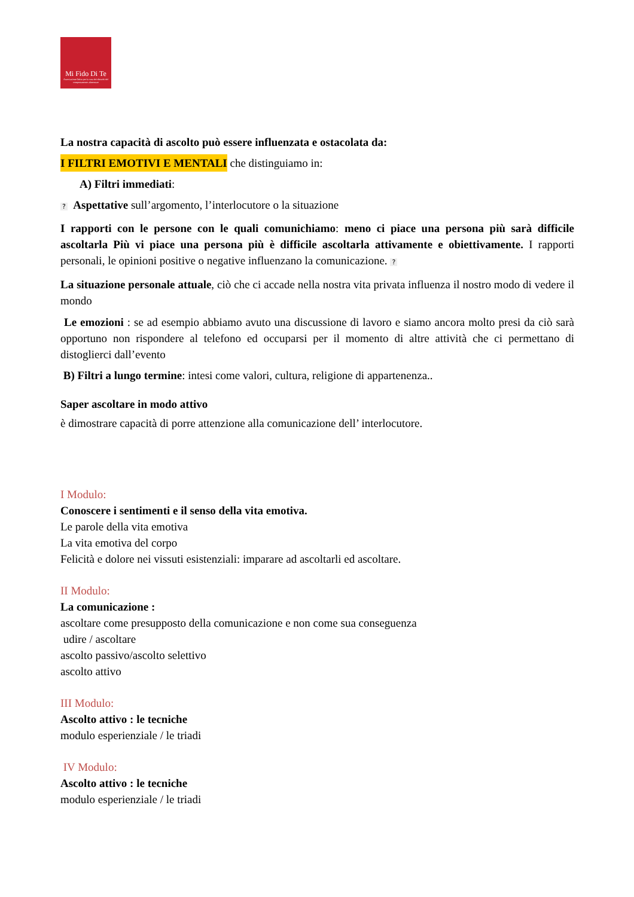Mi Fido Di Te
Associazione Onlus per la cura dei disturbi del comportamento alimentare
La nostra capacità di ascolto può essere influenzata e ostacolata da:
I FILTRI EMOTIVI E MENTALI che distinguiamo in:
A) Filtri immediati:
? Aspettative sull’argomento, l’interlocutore o la situazione
I rapporti con le persone con le quali comunichiamo: meno ci piace una persona più sarà difficile ascoltarla Più vi piace una persona più è difficile ascoltarla attivamente e obiettivamente. I rapporti personali, le opinioni positive o negative influenzano la comunicazione. ?
La situazione personale attuale, ciò che ci accade nella nostra vita privata influenza il nostro modo di vedere il mondo
Le emozioni : se ad esempio abbiamo avuto una discussione di lavoro e siamo ancora molto presi da ciò sarà opportuno non rispondere al telefono ed occuparsi per il momento di altre attività che ci permettano di distoglierci dall’evento
B) Filtri a lungo termine: intesi come valori, cultura, religione di appartenenza..
Saper ascoltare in modo attivo
è dimostrare capacità di porre attenzione alla comunicazione dell’ interlocutore.
I Modulo:
Conoscere i sentimenti e il senso della vita emotiva.
Le parole della vita emotiva
La vita emotiva del corpo
Felicità e dolore nei vissuti esistenziali: imparare ad ascoltarli ed ascoltare.
II Modulo:
La comunicazione :
ascoltare come presupposto della comunicazione e non come sua conseguenza
udire / ascoltare
ascolto passivo/ascolto selettivo
ascolto attivo
III Modulo:
Ascolto attivo : le tecniche
modulo esperienziale / le triadi
IV Modulo:
Ascolto attivo : le tecniche
modulo esperienziale / le triadi